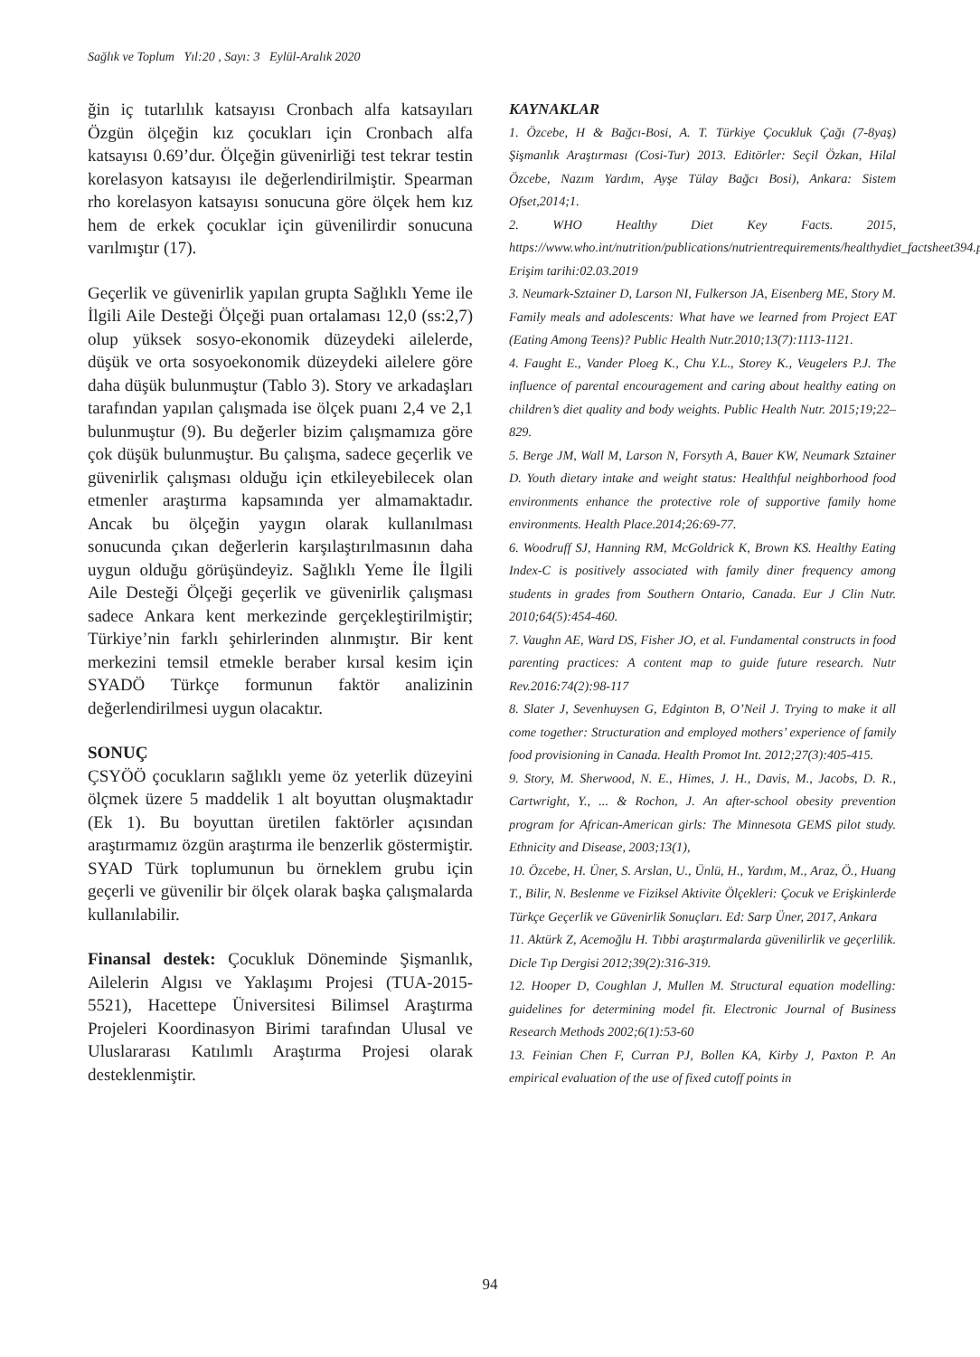Sağlık ve Toplum Yıl:20 , Sayı: 3 Eylül-Aralık 2020
ğin iç tutarlılık katsayısı Cronbach alfa katsayıları Özgün ölçeğin kız çocukları için Cronbach alfa katsayısı 0.69’dur. Ölçeğin güvenirliği test tekrar testin korelasyon katsayısı ile değerlendirilmiştir. Spearman rho korelasyon katsayısı sonucuna göre ölçek hem kız hem de erkek çocuklar için güvenilirdir sonucuna varılmıştır (17).
Geçerlik ve güvenirlik yapılan grupta Sağlıklı Yeme ile İlgili Aile Desteği Ölçeği puan ortalaması 12,0 (ss:2,7) olup yüksek sosyo-ekonomik düzeydeki ailelerde, düşük ve orta sosyoekonomik düzeydeki ailelere göre daha düşük bulunmuştur (Tablo 3). Story ve arkadaşları tarafından yapılan çalışmada ise ölçek puanı 2,4 ve 2,1 bulunmuştur (9). Bu değerler bizim çalışmamıza göre çok düşük bulunmuştur. Bu çalışma, sadece geçerlik ve güvenirlik çalışması olduğu için etkileyebilecek olan etmenler araştırma kapsamında yer almamaktadır. Ancak bu ölçeğin yaygın olarak kullanılması sonucunda çıkan değerlerin karşılaştırılmasının daha uygun olduğu görüşündeyiz. Sağlıklı Yeme İle İlgili Aile Desteği Ölçeği geçerlik ve güvenirlik çalışması sadece Ankara kent merkezinde gerçekleştirilmiştir; Türkiye’nin farklı şehirlerinden alınmıştır. Bir kent merkezini temsil etmekle beraber kırsal kesim için SYADÖ Türkçe formunun faktör analizinin değerlendirilmesi uygun olacaktır.
SONUÇ
ÇSYÖÖ çocukların sağlıklı yeme öz yeterlik düzeyini ölçmek üzere 5 maddelik 1 alt boyuttan oluşmaktadır (Ek 1). Bu boyuttan üretilen faktörler açısından araştırmamız özgün araştırma ile benzerlik göstermiştir. SYAD Türk toplumunun bu örneklem grubu için geçerli ve güvenilir bir ölçek olarak başka çalışmalarda kullanılabilir.
Finansal destek: Çocukluk Döneminde Şişmanlık, Ailelerin Algısı ve Yaklaşımı Projesi (TUA-2015-5521), Hacettepe Üniversitesi Bilimsel Araştırma Projeleri Koordinasyon Birimi tarafından Ulusal ve Uluslararası Katılımlı Araştırma Projesi olarak desteklenmiştir.
KAYNAKLAR
1. Özcebe, H & Bağcı-Bosi, A. T. Türkiye Çocukluk Çağı (7-8yaş) Şişmanlık Araştırması (Cosi-Tur) 2013. Editörler: Seçil Özkan, Hilal Özcebe, Nazım Yardım, Ayşe Tülay Bağcı Bosi), Ankara: Sistem Ofset,2014;1.
2. WHO Healthy Diet Key Facts. 2015, https://www.who.int/nutrition/publications/nutrientrequirements/healthydiet_factsheet394.pdf Erişim tarihi:02.03.2019
3. Neumark-Sztainer D, Larson NI, Fulkerson JA, Eisenberg ME, Story M. Family meals and adolescents: What have we learned from Project EAT (Eating Among Teens)? Public Health Nutr.2010;13(7):1113-1121.
4. Faught E., Vander Ploeg K., Chu Y.L., Storey K., Veugelers P.J. The influence of parental encouragement and caring about healthy eating on children’s diet quality and body weights. Public Health Nutr. 2015;19;22–829.
5. Berge JM, Wall M, Larson N, Forsyth A, Bauer KW, Neumark Sztainer D. Youth dietary intake and weight status: Healthful neighborhood food environments enhance the protective role of supportive family home environments. Health Place.2014;26:69-77.
6. Woodruff SJ, Hanning RM, McGoldrick K, Brown KS. Healthy Eating Index-C is positively associated with family diner frequency among students in grades from Southern Ontario, Canada. Eur J Clin Nutr. 2010;64(5):454-460.
7. Vaughn AE, Ward DS, Fisher JO, et al. Fundamental constructs in food parenting practices: A content map to guide future research. Nutr Rev.2016:74(2):98-117
8. Slater J, Sevenhuysen G, Edginton B, O’Neil J. Trying to make it all come together: Structuration and employed mothers’ experience of family food provisioning in Canada. Health Promot Int. 2012;27(3):405-415.
9. Story, M. Sherwood, N. E., Himes, J. H., Davis, M., Jacobs, D. R., Cartwright, Y., ... & Rochon, J. An after-school obesity prevention program for African-American girls: The Minnesota GEMS pilot study. Ethnicity and Disease, 2003;13(1),
10. Özcebe, H. Üner, S. Arslan, U., Ünlü, H., Yardım, M., Araz, Ö., Huang T., Bilir, N. Beslenme ve Fiziksel Aktivite Ölçekleri: Çocuk ve Erişkinlerde Türkçe Geçerlik ve Güvenirlik Sonuçları. Ed: Sarp Üner, 2017, Ankara
11. Aktürk Z, Acemoğlu H. Tıbbi araştırmalarda güvenilirlik ve geçerlilik. Dicle Tıp Dergisi 2012;39(2):316-319.
12. Hooper D, Coughlan J, Mullen M. Structural equation modelling: guidelines for determining model fit. Electronic Journal of Business Research Methods 2002;6(1):53-60
13. Feinian Chen F, Curran PJ, Bollen KA, Kirby J, Paxton P. An empirical evaluation of the use of fixed cutoff points in
94